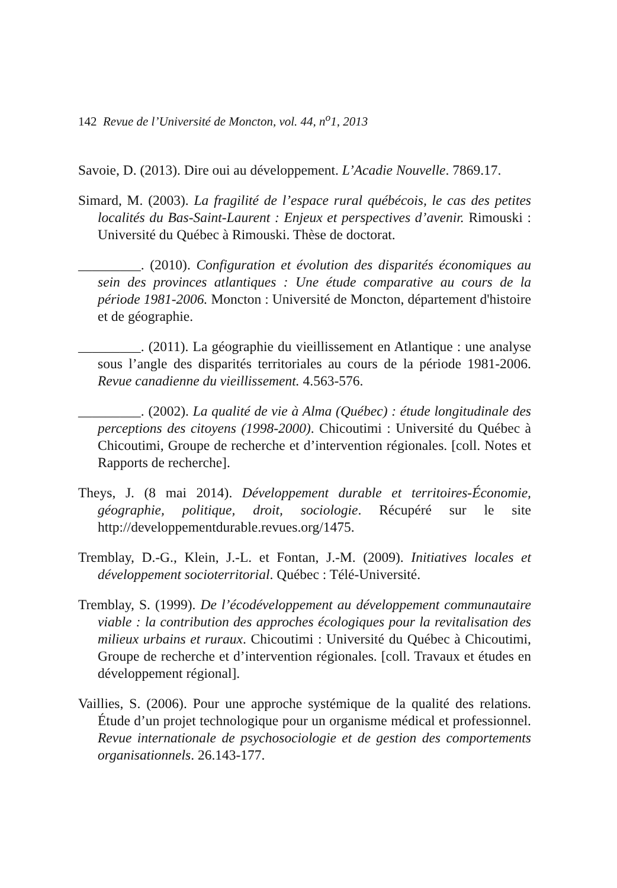142 Revue de l’Université de Moncton, vol. 44, n<sup>o</sup>1, 2013
Savoie, D. (2013). Dire oui au développement. L’Acadie Nouvelle. 7869.17.
Simard, M. (2003). La fragilité de l’espace rural québécois, le cas des petites localités du Bas-Saint-Laurent : Enjeux et perspectives d’avenir. Rimouski : Université du Québec à Rimouski. Thèse de doctorat.
_________. (2010). Configuration et évolution des disparités économiques au sein des provinces atlantiques : Une étude comparative au cours de la période 1981-2006. Moncton : Université de Moncton, département d'histoire et de géographie.
_________. (2011). La géographie du vieillissement en Atlantique : une analyse sous l’angle des disparités territoriales au cours de la période 1981-2006. Revue canadienne du vieillissement. 4.563-576.
_________. (2002). La qualité de vie à Alma (Québec) : étude longitudinale des perceptions des citoyens (1998-2000). Chicoutimi : Université du Québec à Chicoutimi, Groupe de recherche et d’intervention régionales. [coll. Notes et Rapports de recherche].
Theys, J. (8 mai 2014). Développement durable et territoires-Économie, géographie, politique, droit, sociologie. Récupéré sur le site http://developpementdurable.revues.org/1475.
Tremblay, D.-G., Klein, J.-L. et Fontan, J.-M. (2009). Initiatives locales et développement socioterritorial. Québec : Télé-Université.
Tremblay, S. (1999). De l’écodéveloppement au développement communautaire viable : la contribution des approches écologiques pour la revitalisation des milieux urbains et ruraux. Chicoutimi : Université du Québec à Chicoutimi, Groupe de recherche et d’intervention régionales. [coll. Travaux et études en développement régional].
Vaillies, S. (2006). Pour une approche systémique de la qualité des relations. Étude d’un projet technologique pour un organisme médical et professionnel. Revue internationale de psychosociologie et de gestion des comportements organisationnels. 26.143-177.